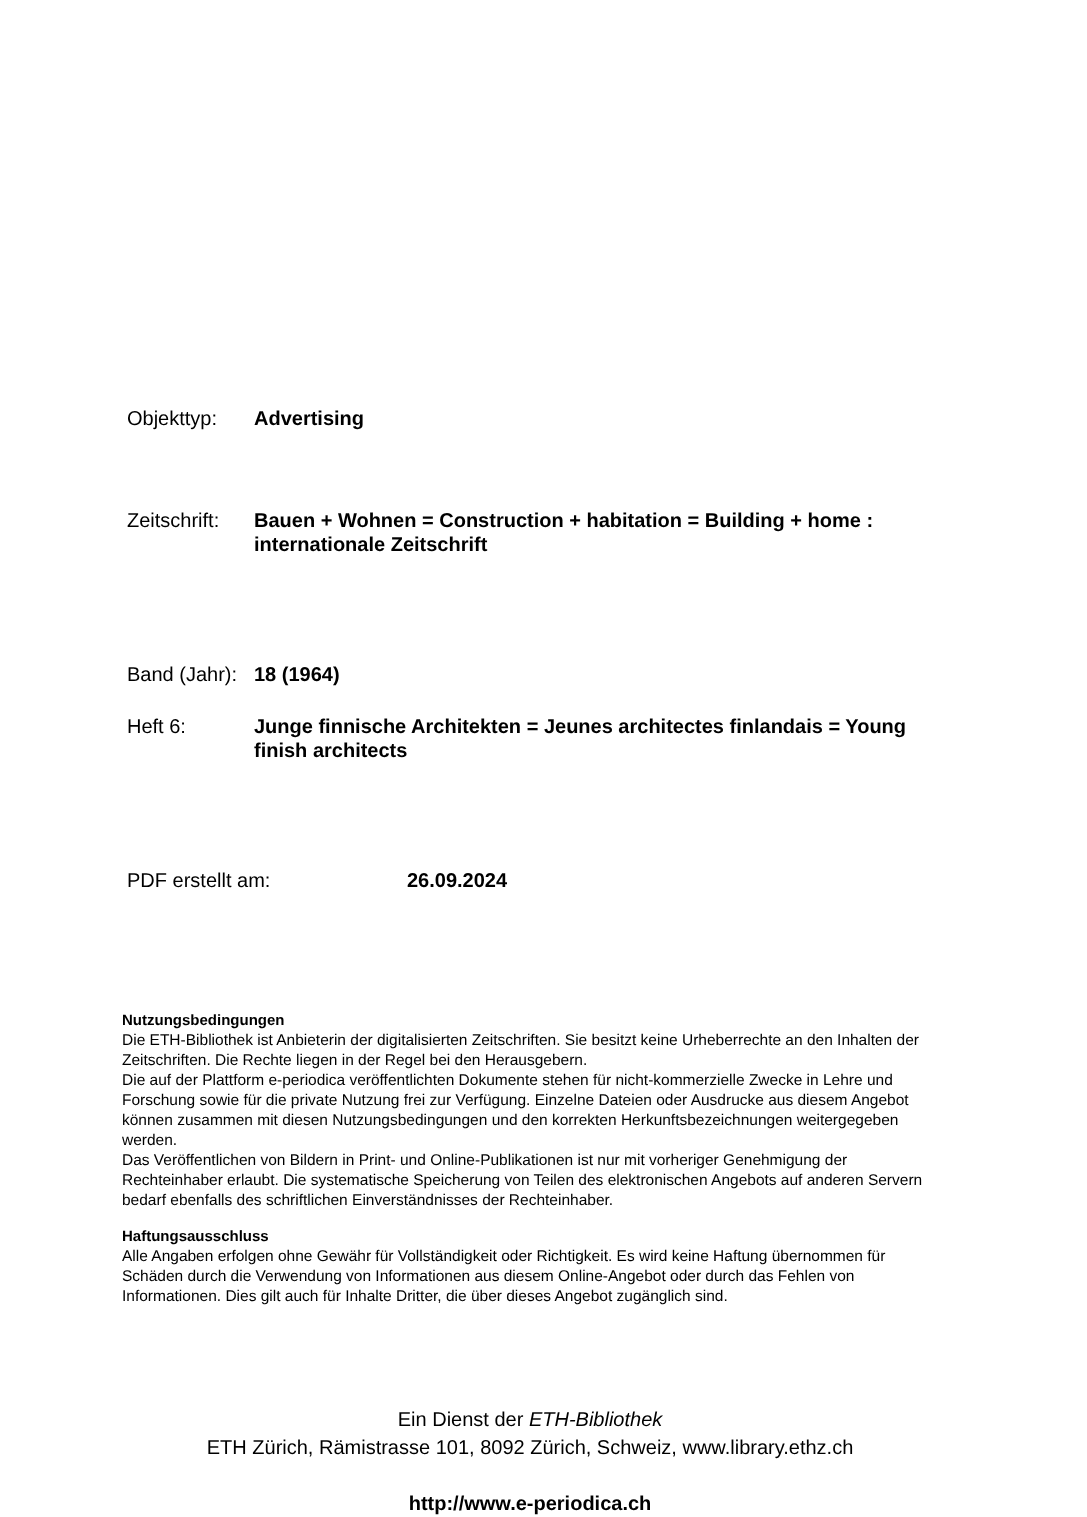Objekttyp: Advertising
Zeitschrift:
Bauen + Wohnen = Construction + habitation = Building + home : internationale Zeitschrift
Band (Jahr):
18 (1964)
Heft 6: Junge finnische Architekten = Jeunes architectes finlandais = Young finish architects
PDF erstellt am: 26.09.2024
Nutzungsbedingungen
Die ETH-Bibliothek ist Anbieterin der digitalisierten Zeitschriften. Sie besitzt keine Urheberrechte an den Inhalten der Zeitschriften. Die Rechte liegen in der Regel bei den Herausgebern.
Die auf der Plattform e-periodica veröffentlichten Dokumente stehen für nicht-kommerzielle Zwecke in Lehre und Forschung sowie für die private Nutzung frei zur Verfügung. Einzelne Dateien oder Ausdrucke aus diesem Angebot können zusammen mit diesen Nutzungsbedingungen und den korrekten Herkunftsbezeichnungen weitergegeben werden.
Das Veröffentlichen von Bildern in Print- und Online-Publikationen ist nur mit vorheriger Genehmigung der Rechteinhaber erlaubt. Die systematische Speicherung von Teilen des elektronischen Angebots auf anderen Servern bedarf ebenfalls des schriftlichen Einverständnisses der Rechteinhaber.
Haftungsausschluss
Alle Angaben erfolgen ohne Gewähr für Vollständigkeit oder Richtigkeit. Es wird keine Haftung übernommen für Schäden durch die Verwendung von Informationen aus diesem Online-Angebot oder durch das Fehlen von Informationen. Dies gilt auch für Inhalte Dritter, die über dieses Angebot zugänglich sind.
Ein Dienst der ETH-Bibliothek
ETH Zürich, Rämistrasse 101, 8092 Zürich, Schweiz, www.library.ethz.ch
http://www.e-periodica.ch